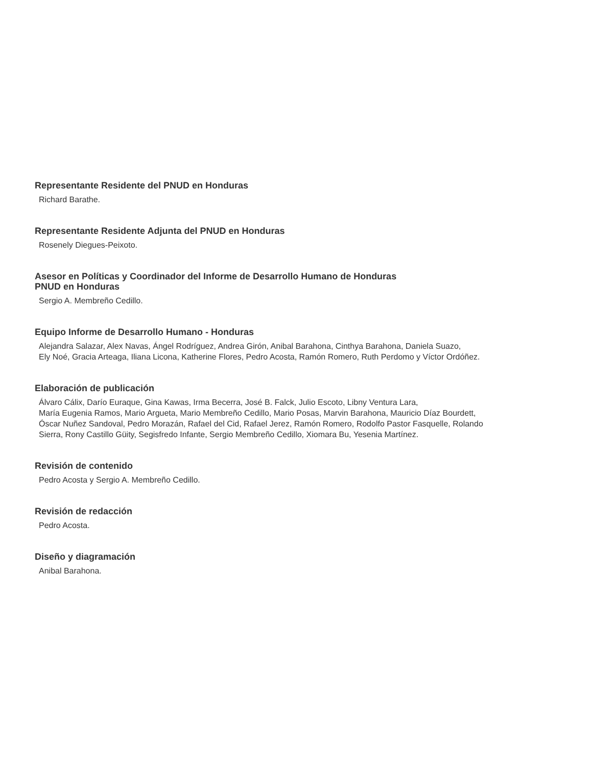Representante Residente del PNUD en Honduras
Richard Barathe.
Representante Residente Adjunta del PNUD en Honduras
Rosenely Diegues-Peixoto.
Asesor en Políticas y Coordinador del Informe de Desarrollo Humano de Honduras
PNUD en Honduras
Sergio A. Membreño Cedillo.
Equipo Informe de Desarrollo Humano - Honduras
Alejandra Salazar, Alex Navas, Ángel Rodríguez, Andrea Girón, Anibal Barahona, Cinthya Barahona, Daniela Suazo,
Ely Noé, Gracia Arteaga, Iliana Licona, Katherine Flores, Pedro Acosta, Ramón Romero, Ruth Perdomo y Víctor Ordóñez.
Elaboración de publicación
Álvaro Cálix, Darío Euraque, Gina Kawas, Irma Becerra, José B. Falck, Julio Escoto, Libny Ventura Lara,
María Eugenia Ramos, Mario Argueta, Mario Membreño Cedillo, Mario Posas, Marvin Barahona, Mauricio Díaz Bourdett,
Óscar Nuñez Sandoval, Pedro Morazán, Rafael del Cid, Rafael Jerez, Ramón Romero, Rodolfo Pastor Fasquelle, Rolando
Sierra, Rony Castillo Güity, Segisfredo Infante, Sergio Membreño Cedillo, Xiomara Bu, Yesenia Martínez.
Revisión de contenido
Pedro Acosta y Sergio A. Membreño Cedillo.
Revisión de redacción
Pedro Acosta.
Diseño y diagramación
Anibal Barahona.